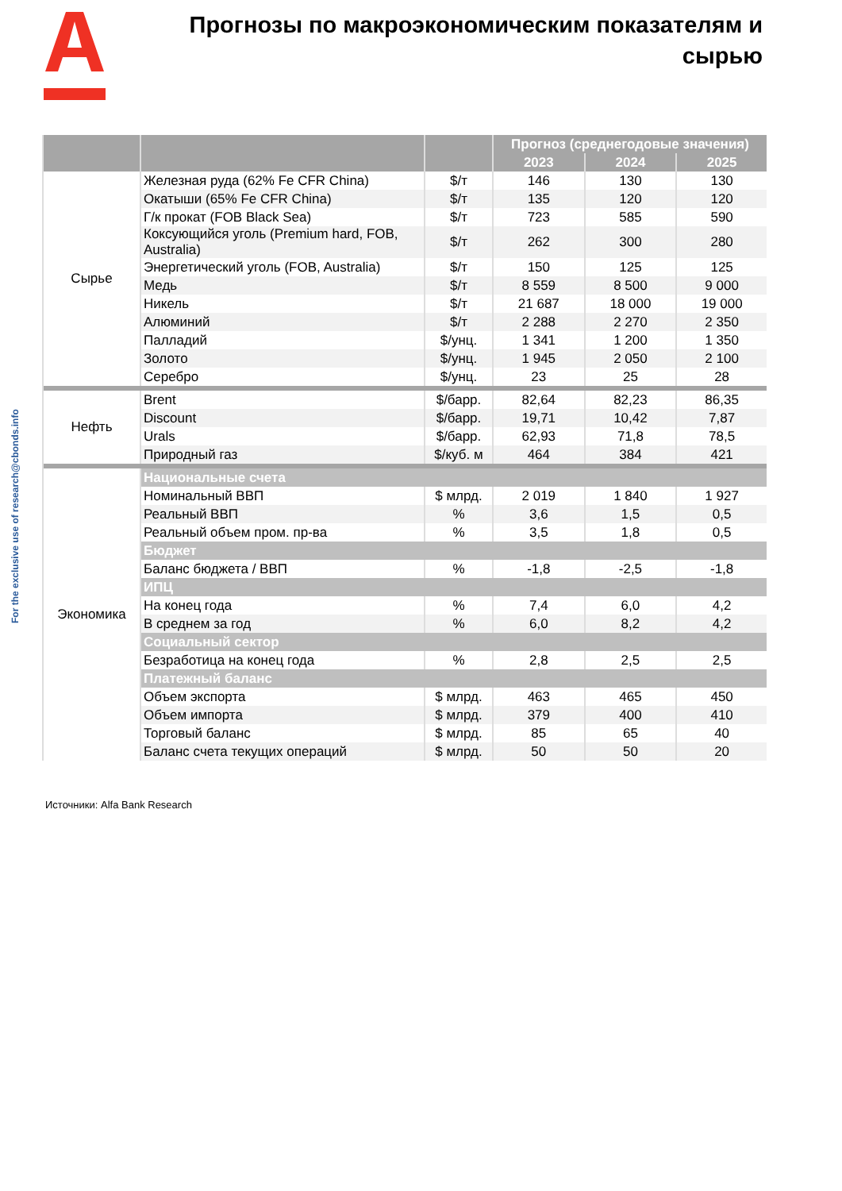Прогнозы по макроэкономическим показателям и сырью
For the exclusive use of research@cbonds.info
| | | | Прогноз (среднегодовые значения) | | |
| --- | --- | --- | --- | --- | --- |
| | | | 2023 | 2024 | 2025 |
| Сырье | Железная руда (62% Fe CFR China) | $/т | 146 | 130 | 130 |
| | Окатыши (65% Fe CFR China) | $/т | 135 | 120 | 120 |
| | Г/к прокат (FOB Black Sea) | $/т | 723 | 585 | 590 |
| | Коксующийся уголь (Premium hard, FOB, Australia) | $/т | 262 | 300 | 280 |
| | Энергетический уголь (FOB, Australia) | $/т | 150 | 125 | 125 |
| | Медь | $/т | 8 559 | 8 500 | 9 000 |
| | Никель | $/т | 21 687 | 18 000 | 19 000 |
| | Алюминий | $/т | 2 288 | 2 270 | 2 350 |
| | Палладий | $/унц. | 1 341 | 1 200 | 1 350 |
| | Золото | $/унц. | 1 945 | 2 050 | 2 100 |
| | Серебро | $/унц. | 23 | 25 | 28 |
| Нефть | Brent | $/барр. | 82,64 | 82,23 | 86,35 |
| | Discount | $/барр. | 19,71 | 10,42 | 7,87 |
| | Urals | $/барр. | 62,93 | 71,8 | 78,5 |
| | Природный газ | $/куб. м | 464 | 384 | 421 |
| Экономика | Национальные счета | | | | |
| | Номинальный ВВП | $ млрд. | 2 019 | 1 840 | 1 927 |
| | Реальный ВВП | % | 3,6 | 1,5 | 0,5 |
| | Реальный объем пром. пр-ва | % | 3,5 | 1,8 | 0,5 |
| | Бюджет | | | | |
| | Баланс бюджета / ВВП | % | -1,8 | -2,5 | -1,8 |
| | ИПЦ | | | | |
| | На конец года | % | 7,4 | 6,0 | 4,2 |
| | В среднем за год | % | 6,0 | 8,2 | 4,2 |
| | Социальный сектор | | | | |
| | Безработица на конец года | % | 2,8 | 2,5 | 2,5 |
| | Платежный баланс | | | | |
| | Объем экспорта | $ млрд. | 463 | 465 | 450 |
| | Объем импорта | $ млрд. | 379 | 400 | 410 |
| | Торговый баланс | $ млрд. | 85 | 65 | 40 |
| | Баланс счета текущих операций | $ млрд. | 50 | 50 | 20 |
Источники: Alfa Bank Research